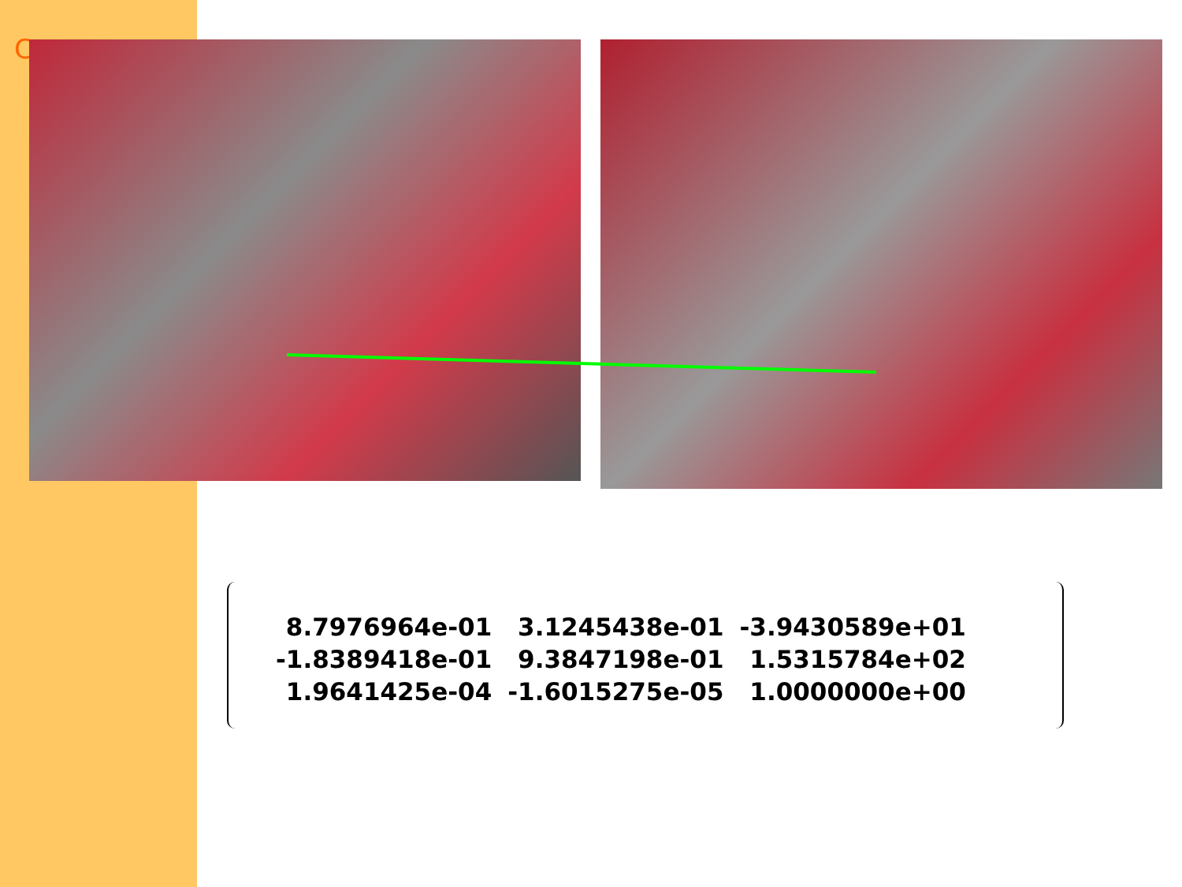C
| 8.7976964e-01 | 3.1245438e-01 | -3.9430589e+01 |
| -1.8389418e-01 | 9.3847198e-01 | 1.5315784e+02 |
| 1.9641425e-04 | -1.6015275e-05 | 1.0000000e+00 |